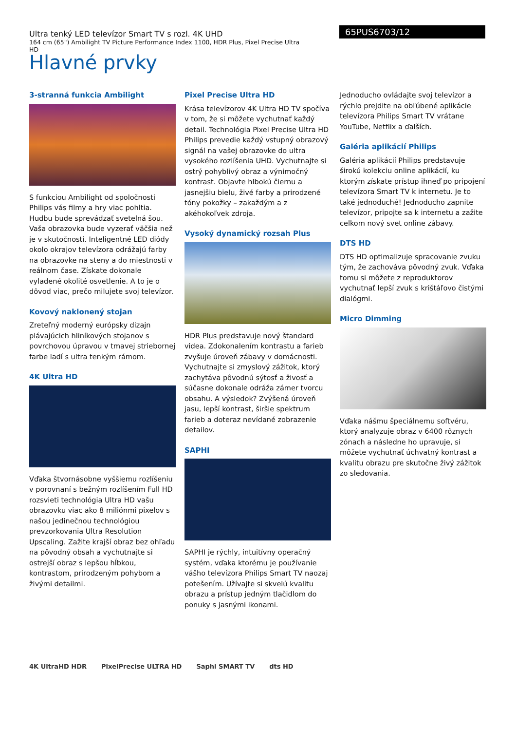Ultra tenký LED televízor Smart TV s rozl. 4K UHD
164 cm (65") Ambilight TV Picture Performance Index 1100, HDR Plus, Pixel Precise Ultra HD
65PUS6703/12
Hlavné prvky
3-stranná funkcia Ambilight
S funkciou Ambilight od spoločnosti Philips vás filmy a hry viac pohltia. Hudbu bude sprevádzať svetelná šou. Vaša obrazovka bude vyzerať väčšia než je v skutočnosti. Inteligentné LED diódy okolo okrajov televízora odrážajú farby na obrazovke na steny a do miestnosti v reálnom čase. Získate dokonale vyladené okolité osvetlenie. A to je o dôvod viac, prečo milujete svoj televízor.
Kovový naklonený stojan
Zreteľný moderný európsky dizajn plávajúcich hliníkových stojanov s povrchovou úpravou v tmavej striebornej farbe ladí s ultra tenkým rámom.
4K Ultra HD
Vďaka štvornásobne vyššiemu rozlíšeniu v porovnaní s bežným rozlíšením Full HD rozsvieti technológia Ultra HD vašu obrazovku viac ako 8 miliónmi pixelov s našou jedinečnou technológiou prevzorkovania Ultra Resolution Upscaling. Zažite krajší obraz bez ohľadu na pôvodný obsah a vychutnajte si ostrejší obraz s lepšou hĺbkou, kontrastom, prirodzeným pohybom a živými detailmi.
Pixel Precise Ultra HD
Krása televízorov 4K Ultra HD TV spočíva v tom, že si môžete vychutnať každý detail. Technológia Pixel Precise Ultra HD Philips prevedie každý vstupný obrazový signál na vašej obrazovke do ultra vysokého rozlíšenia UHD. Vychutnajte si ostrý pohyblivý obraz a výnimočný kontrast. Objavte hlbokú čiernu a jasnejšiu bielu, živé farby a prirodzené tóny pokožky – zakaždým a z akéhokoľvek zdroja.
Vysoký dynamický rozsah Plus
HDR Plus predstavuje nový štandard videa. Zdokonalením kontrastu a farieb zvyšuje úroveň zábavy v domácnosti. Vychutnajte si zmyslový zážitok, ktorý zachytáva pôvodnú sýtosť a živosť a súčasne dokonale odráža zámer tvorcu obsahu. A výsledok? Zvýšená úroveň jasu, lepší kontrast, širšie spektrum farieb a doteraz nevídané zobrazenie detailov.
SAPHI
SAPHI je rýchly, intuitívny operačný systém, vďaka ktorému je používanie vášho televízora Philips Smart TV naozaj potešením. Užívajte si skvelú kvalitu obrazu a prístup jedným tlačidlom do ponuky s jasnými ikonami.
Jednoducho ovládajte svoj televízor a rýchlo prejdite na obľúbené aplikácie televízora Philips Smart TV vrátane YouTube, Netflix a ďalších.
Galéria aplikácií Philips
Galéria aplikácií Philips predstavuje širokú kolekciu online aplikácií, ku ktorým získate prístup ihneď po pripojení televízora Smart TV k internetu. Je to také jednoduché! Jednoducho zapnite televízor, pripojte sa k internetu a zažite celkom nový svet online zábavy.
DTS HD
DTS HD optimalizuje spracovanie zvuku tým, že zachováva pôvodný zvuk. Vďaka tomu si môžete z reproduktorov vychutnať lepší zvuk s krištáľovo čistými dialógmi.
Micro Dimming
Vďaka nášmu špeciálnemu softvéru, ktorý analyzuje obraz v 6400 rôznych zónach a následne ho upravuje, si môžete vychutnať úchvatný kontrast a kvalitu obrazu pre skutočne živý zážitok zo sledovania.
4K UltraHD HDR PixelPrecise ULTRA HD Saphi SMART TV dts HD